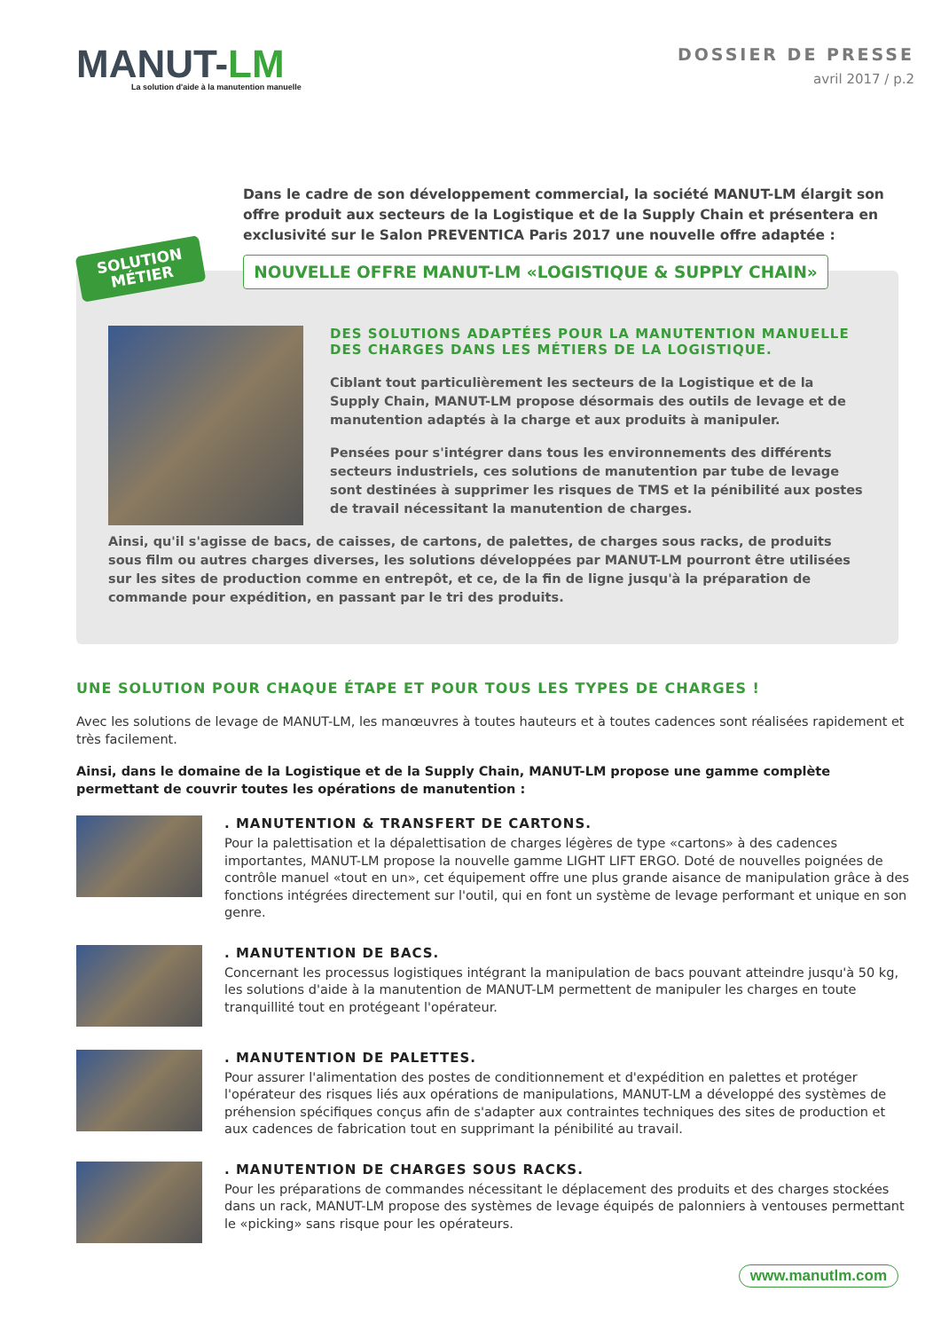MANUT-LM
La solution d'aide à la manutention manuelle
DOSSIER DE PRESSE
avril 2017 / p.2
Dans le cadre de son développement commercial, la société MANUT-LM élargit son offre produit aux secteurs de la Logistique et de la Supply Chain et présentera en exclusivité sur le Salon PREVENTICA Paris 2017 une nouvelle offre adaptée :
SOLUTION
MÉTIER
NOUVELLE OFFRE MANUT-LM «LOGISTIQUE & SUPPLY CHAIN»
DES SOLUTIONS ADAPTÉES POUR LA MANUTENTION MANUELLE DES CHARGES DANS LES MÉTIERS DE LA LOGISTIQUE.
Ciblant tout particulièrement les secteurs de la Logistique et de la Supply Chain, MANUT-LM propose désormais des outils de levage et de manutention adaptés à la charge et aux produits à manipuler.
Pensées pour s'intégrer dans tous les environnements des différents secteurs industriels, ces solutions de manutention par tube de levage sont destinées à supprimer les risques de TMS et la pénibilité aux postes de travail nécessitant la manutention de charges.
Ainsi, qu'il s'agisse de bacs, de caisses, de cartons, de palettes, de charges sous racks, de produits sous film ou autres charges diverses, les solutions développées par MANUT-LM pourront être utilisées sur les sites de production comme en entrepôt, et ce, de la fin de ligne jusqu'à la préparation de commande pour expédition, en passant par le tri des produits.
UNE SOLUTION POUR CHAQUE ÉTAPE ET POUR TOUS LES TYPES DE CHARGES !
Avec les solutions de levage de MANUT-LM, les manœuvres à toutes hauteurs et à toutes cadences sont réalisées rapidement et très facilement.
Ainsi, dans le domaine de la Logistique et de la Supply Chain, MANUT-LM propose une gamme complète permettant de couvrir toutes les opérations de manutention :
. MANUTENTION & TRANSFERT DE CARTONS.
Pour la palettisation et la dépalettisation de charges légères de type «cartons» à des cadences importantes, MANUT-LM propose la nouvelle gamme LIGHT LIFT ERGO. Doté de nouvelles poignées de contrôle manuel «tout en un», cet équipement offre une plus grande aisance de manipulation grâce à des fonctions intégrées directement sur l'outil, qui en font un système de levage performant et unique en son genre.
. MANUTENTION DE BACS.
Concernant les processus logistiques intégrant la manipulation de bacs pouvant atteindre jusqu'à 50 kg, les solutions d'aide à la manutention de MANUT-LM permettent de manipuler les charges en toute tranquillité tout en protégeant l'opérateur.
. MANUTENTION DE PALETTES.
Pour assurer l'alimentation des postes de conditionnement et d'expédition en palettes et protéger l'opérateur des risques liés aux opérations de manipulations, MANUT-LM a développé des systèmes de préhension spécifiques conçus afin de s'adapter aux contraintes techniques des sites de production et aux cadences de fabrication tout en supprimant la pénibilité au travail.
. MANUTENTION DE CHARGES SOUS RACKS.
Pour les préparations de commandes nécessitant le déplacement des produits et des charges stockées dans un rack, MANUT-LM propose des systèmes de levage équipés de palonniers à ventouses permettant le «picking» sans risque pour les opérateurs.
www.manutlm.com